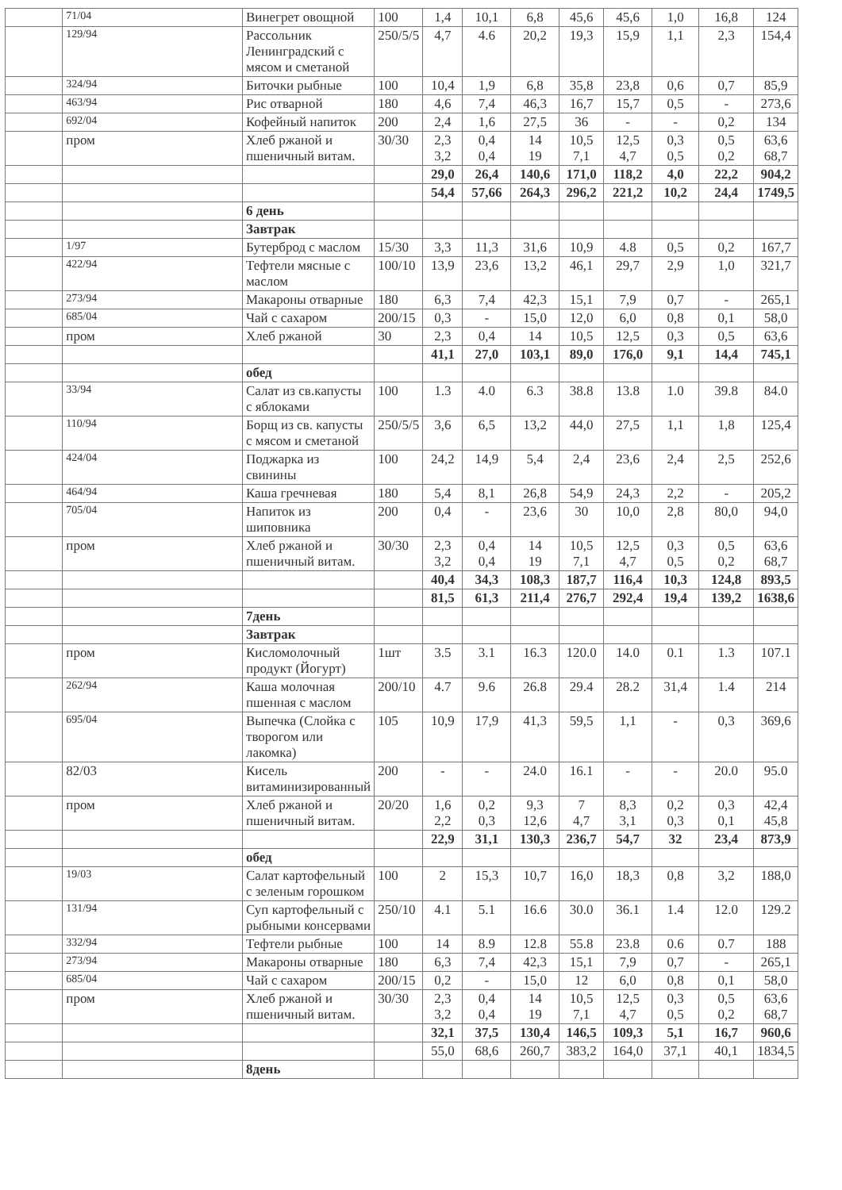| | 71/04 | Винегрет овощной | 100 | 1,4 | 10,1 | 6,8 | 45,6 | 45,6 | 1,0 | 16,8 | 124 |
| | 129/94 | Рассольник Ленинградский с мясом и сметаной | 250/5/5 | 4,7 | 4.6 | 20,2 | 19,3 | 15,9 | 1,1 | 2,3 | 154,4 |
| | 324/94 | Биточки рыбные | 100 | 10,4 | 1,9 | 6,8 | 35,8 | 23,8 | 0,6 | 0,7 | 85,9 |
| | 463/94 | Рис отварной | 180 | 4,6 | 7,4 | 46,3 | 16,7 | 15,7 | 0,5 | - | 273,6 |
| | 692/04 | Кофейный напиток | 200 | 2,4 | 1,6 | 27,5 | 36 | - | - | 0,2 | 134 |
| | пром | Хлеб ржаной и пшеничный витам. | 30/30 | 2,3 3,2 | 0,4 0,4 | 14 19 | 10,5 7,1 | 12,5 4,7 | 0,3 0,5 | 0,5 0,2 | 63,6 68,7 |
| | | | | 29,0 | 26,4 | 140,6 | 171,0 | 118,2 | 4,0 | 22,2 | 904,2 |
| | | | | 54,4 | 57,66 | 264,3 | 296,2 | 221,2 | 10,2 | 24,4 | 1749,5 |
| | | 6 день | | | | | | | | | |
| | | Завтрак | | | | | | | | | |
| | 1/97 | Бутерброд с маслом | 15/30 | 3,3 | 11,3 | 31,6 | 10,9 | 4.8 | 0,5 | 0,2 | 167,7 |
| | 422/94 | Тефтели мясные с маслом | 100/10 | 13,9 | 23,6 | 13,2 | 46,1 | 29,7 | 2,9 | 1,0 | 321,7 |
| | 273/94 | Макароны отварные | 180 | 6,3 | 7,4 | 42,3 | 15,1 | 7,9 | 0,7 | - | 265,1 |
| | 685/04 | Чай с сахаром | 200/15 | 0,3 | - | 15,0 | 12,0 | 6,0 | 0,8 | 0,1 | 58,0 |
| | пром | Хлеб ржаной | 30 | 2,3 | 0,4 | 14 | 10,5 | 12,5 | 0,3 | 0,5 | 63,6 |
| | | | | 41,1 | 27,0 | 103,1 | 89,0 | 176,0 | 9,1 | 14,4 | 745,1 |
| | | обед | | | | | | | | | |
| | 33/94 | Салат из св.капусты с яблоками | 100 | 1.3 | 4.0 | 6.3 | 38.8 | 13.8 | 1.0 | 39.8 | 84.0 |
| | 110/94 | Борщ из св. капусты с мясом и сметаной | 250/5/5 | 3,6 | 6,5 | 13,2 | 44,0 | 27,5 | 1,1 | 1,8 | 125,4 |
| | 424/04 | Поджарка из свинины | 100 | 24,2 | 14,9 | 5,4 | 2,4 | 23,6 | 2,4 | 2,5 | 252,6 |
| | 464/94 | Каша гречневая | 180 | 5,4 | 8,1 | 26,8 | 54,9 | 24,3 | 2,2 | - | 205,2 |
| | 705/04 | Напиток из шиповника | 200 | 0,4 | - | 23,6 | 30 | 10,0 | 2,8 | 80,0 | 94,0 |
| | пром | Хлеб ржаной и пшеничный витам. | 30/30 | 2,3 3,2 | 0,4 0,4 | 14 19 | 10,5 7,1 | 12,5 4,7 | 0,3 0,5 | 0,5 0,2 | 63,6 68,7 |
| | | | | 40,4 | 34,3 | 108,3 | 187,7 | 116,4 | 10,3 | 124,8 | 893,5 |
| | | | | 81,5 | 61,3 | 211,4 | 276,7 | 292,4 | 19,4 | 139,2 | 1638,6 |
| | | 7день | | | | | | | | | |
| | | Завтрак | | | | | | | | | |
| | пром | Кисломолочный продукт (Йогурт) | 1шт | 3.5 | 3.1 | 16.3 | 120.0 | 14.0 | 0.1 | 1.3 | 107.1 |
| | 262/94 | Каша молочная пшенная с маслом | 200/10 | 4.7 | 9.6 | 26.8 | 29.4 | 28.2 | 31,4 | 1.4 | 214 |
| | 695/04 | Выпечка (Слойка с творогом или лакомка) | 105 | 10,9 | 17,9 | 41,3 | 59,5 | 1,1 | - | 0,3 | 369,6 |
| | 82/03 | Кисель витаминизированный | 200 | - | - | 24.0 | 16.1 | - | - | 20.0 | 95.0 |
| | пром | Хлеб ржаной и пшеничный витам. | 20/20 | 1,6 2,2 | 0,2 0,3 | 9,3 12,6 | 7 4,7 | 8,3 3,1 | 0,2 0,3 | 0,3 0,1 | 42,4 45,8 |
| | | | | 22,9 | 31,1 | 130,3 | 236,7 | 54,7 | 32 | 23,4 | 873,9 |
| | | обед | | | | | | | | | |
| | 19/03 | Салат картофельный с зеленым горошком | 100 | 2 | 15,3 | 10,7 | 16,0 | 18,3 | 0,8 | 3,2 | 188,0 |
| | 131/94 | Суп картофельный с рыбными консервами | 250/10 | 4.1 | 5.1 | 16.6 | 30.0 | 36.1 | 1.4 | 12.0 | 129.2 |
| | 332/94 | Тефтели рыбные | 100 | 14 | 8.9 | 12.8 | 55.8 | 23.8 | 0.6 | 0.7 | 188 |
| | 273/94 | Макароны отварные | 180 | 6,3 | 7,4 | 42,3 | 15,1 | 7,9 | 0,7 | - | 265,1 |
| | 685/04 | Чай с сахаром | 200/15 | 0,2 | - | 15,0 | 12 | 6,0 | 0,8 | 0,1 | 58,0 |
| | пром | Хлеб ржаной и пшеничный витам. | 30/30 | 2,3 3,2 | 0,4 0,4 | 14 19 | 10,5 7,1 | 12,5 4,7 | 0,3 0,5 | 0,5 0,2 | 63,6 68,7 |
| | | | | 32,1 | 37,5 | 130,4 | 146,5 | 109,3 | 5,1 | 16,7 | 960,6 |
| | | | | 55,0 | 68,6 | 260,7 | 383,2 | 164,0 | 37,1 | 40,1 | 1834,5 |
| | | 8день | | | | | | | | | |